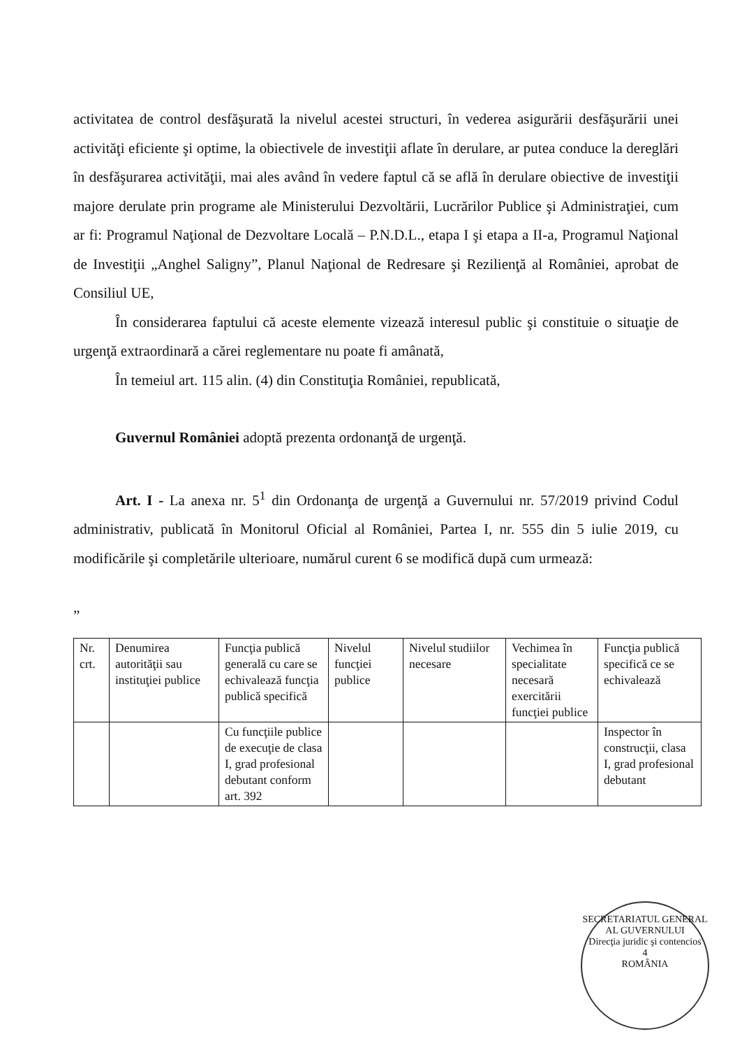activitatea de control desfăşurată la nivelul acestei structuri, în vederea asigurării desfăşurării unei activităţi eficiente şi optime, la obiectivele de investiţii aflate în derulare, ar putea conduce la dereglări în desfăşurarea activităţii, mai ales având în vedere faptul că se află în derulare obiective de investiţii majore derulate prin programe ale Ministerului Dezvoltării, Lucrărilor Publice şi Administraţiei, cum ar fi: Programul Naţional de Dezvoltare Locală – P.N.D.L., etapa I şi etapa a II-a, Programul Naţional de Investiţii „Anghel Saligny”, Planul Naţional de Redresare şi Rezilienţă al României, aprobat de Consiliul UE,
În considerarea faptului că aceste elemente vizează interesul public şi constituie o situaţie de urgenţă extraordinară a cărei reglementare nu poate fi amânată,
În temeiul art. 115 alin. (4) din Constituţia României, republicată,
Guvernul României adoptă prezenta ordonanţă de urgenţă.
Art. I - La anexa nr. 5<sup>1</sup> din Ordonanţa de urgenţă a Guvernului nr. 57/2019 privind Codul administrativ, publicată în Monitorul Oficial al României, Partea I, nr. 555 din 5 iulie 2019, cu modificările şi completările ulterioare, numărul curent 6 se modifică după cum urmează:
”
| Nr. crt. | Denumirea autorităţii sau instituţiei publice | Funcţia publică generală cu care se echivalează funcţia publică specifică | Nivelul funcţiei publice | Nivelul studiilor necesare | Vechimea în specialitate necesară exercitării funcţiei publice | Funcţia publică specifică ce se echivalează |
| | | Cu funcţiile publice de execuţie de clasa I, grad profesional debutant conform art. 392 | | | | Inspector în construcţii, clasa I, grad profesional debutant |
SECRETARIATUL GENERAL AL GUVERNULUI
Direcţia juridic şi contencios
4
ROMÂNIA